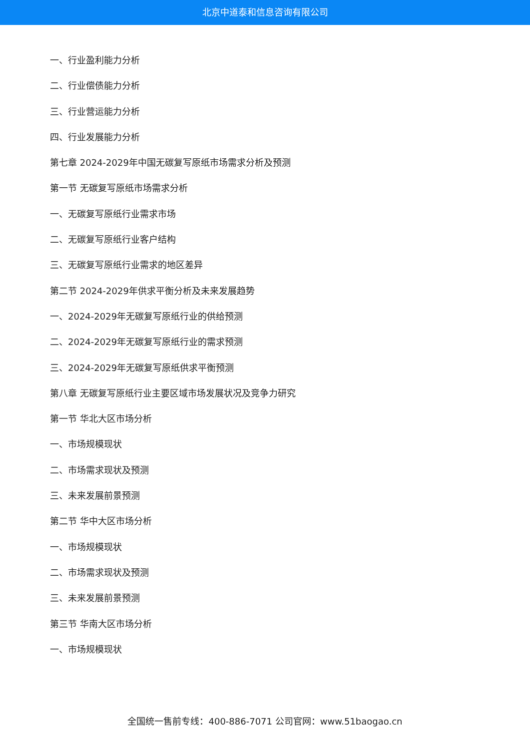北京中道泰和信息咨询有限公司
一、行业盈利能力分析
二、行业偿债能力分析
三、行业营运能力分析
四、行业发展能力分析
第七章 2024-2029年中国无碳复写原纸市场需求分析及预测
第一节 无碳复写原纸市场需求分析
一、无碳复写原纸行业需求市场
二、无碳复写原纸行业客户结构
三、无碳复写原纸行业需求的地区差异
第二节 2024-2029年供求平衡分析及未来发展趋势
一、2024-2029年无碳复写原纸行业的供给预测
二、2024-2029年无碳复写原纸行业的需求预测
三、2024-2029年无碳复写原纸供求平衡预测
第八章 无碳复写原纸行业主要区域市场发展状况及竞争力研究
第一节 华北大区市场分析
一、市场规模现状
二、市场需求现状及预测
三、未来发展前景预测
第二节 华中大区市场分析
一、市场规模现状
二、市场需求现状及预测
三、未来发展前景预测
第三节 华南大区市场分析
一、市场规模现状
全国统一售前专线：400-886-7071 公司官网：www.51baogao.cn